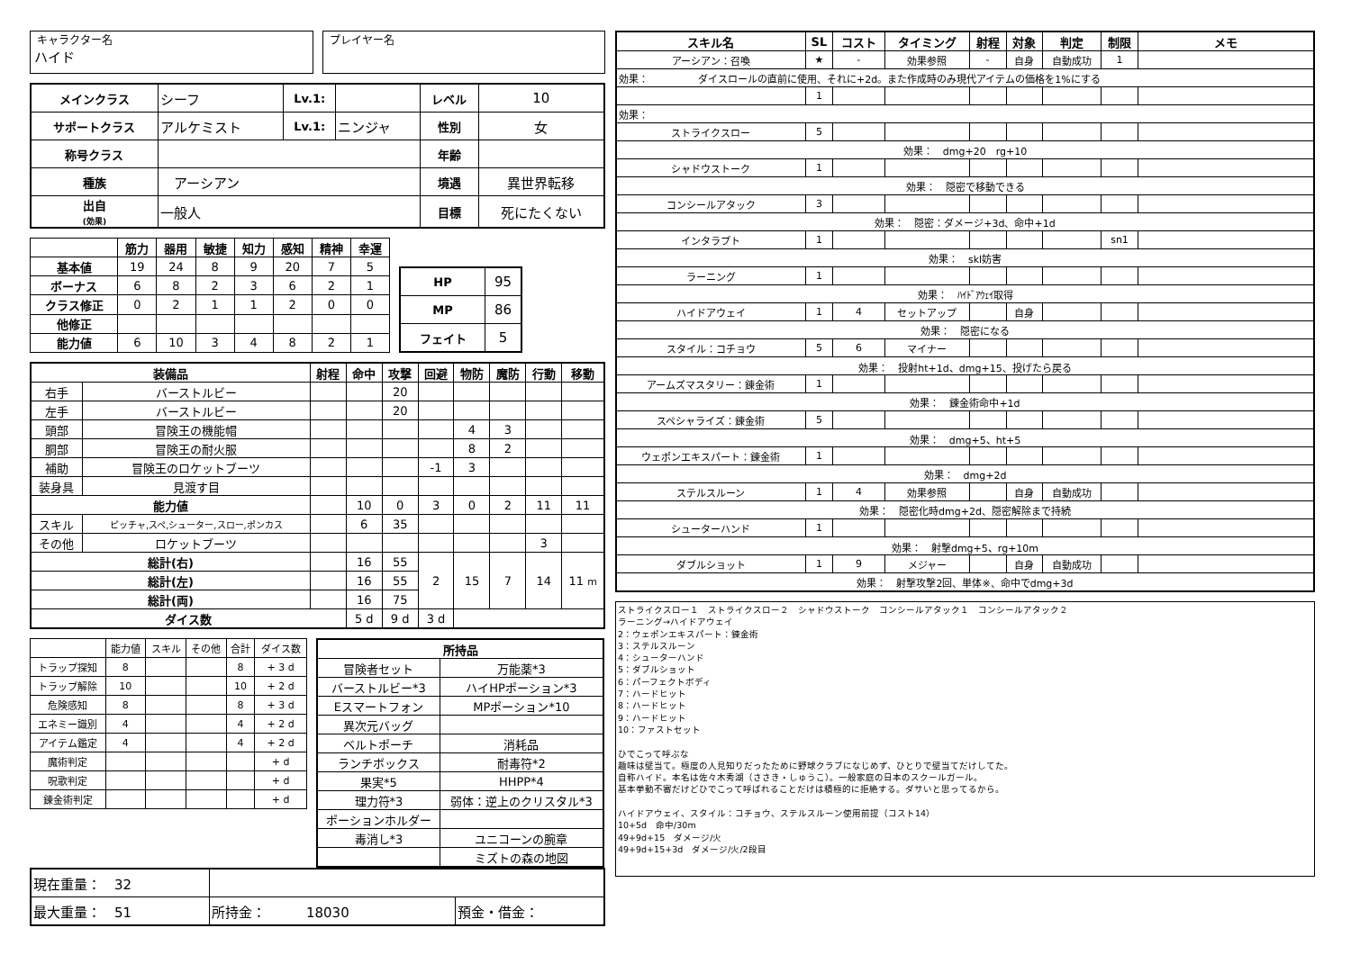キャラクター名
ハイド
プレイヤー名
| メインクラス | シーフ | Lv.1: | | レベル | 10 |
| サポートクラス | アルケミスト | Lv.1: | ニンジャ | 性別 | 女 |
| 称号クラス | | | | 年齢 | |
| 種族 | アーシアン | | | 境遇 | 異世界転移 |
| 出自 (効果) | 一般人 | | | 目標 | 死にたくない |
| | 筋力 | 器用 | 敏捷 | 知力 | 感知 | 精神 | 幸運 |
| --- | --- | --- | --- | --- | --- | --- | --- |
| 基本値 | 19 | 24 | 8 | 9 | 20 | 7 | 5 |
| ボーナス | 6 | 8 | 2 | 3 | 6 | 2 | 1 |
| クラス修正 | 0 | 2 | 1 | 1 | 2 | 0 | 0 |
| 他修正 | | | | | | | |
| 能力値 | 6 | 10 | 3 | 4 | 8 | 2 | 1 |
| HP | 95 |
| MP | 86 |
| フェイト | 5 |
| 装備品 | | 射程 | 命中 | 攻撃 | 回避 | 物防 | 魔防 | 行動 | 移動 |
| --- | --- | --- | --- | --- | --- | --- | --- | --- | --- |
| 右手 | バーストルビー | | | 20 | | | | | |
| 左手 | バーストルビー | | | 20 | | | | | |
| 頭部 | 冒険王の機能帽 | | | | | 4 | 3 | | |
| 胴部 | 冒険王の耐火服 | | | | | 8 | 2 | | |
| 補助 | 冒険王のロケットブーツ | | | | -1 | 3 | | | |
| 装身具 | 見渡す目 | | | | | | | | |
| 能力値 | | | 10 | 0 | 3 | 0 | 2 | 11 | 11 |
| スキル | ピッチャ,スペ,シューター,スロー,ポンカス | | 6 | 35 | | | | | |
| その他 | ロケットブーツ | | | | | | | 3 | |
| 総計(右) | | | 16 | 55 | 2 | 15 | 7 | 14 | 11 m |
| 総計(左) | | | 16 | 55 | | | | | |
| 総計(両) | | | 16 | 75 | | | | | |
| ダイス数 | | | 5 d | 9 d | 3 d | | | | |
| | 能力値 | スキル | その他 | 合計 | ダイス数 |
| トラップ探知 | 8 | | | 8 | + 3 d |
| トラップ解除 | 10 | | | 10 | + 2 d |
| 危険感知 | 8 | | | 8 | + 3 d |
| エネミー識別 | 4 | | | 4 | + 2 d |
| アイテム鑑定 | 4 | | | 4 | + 2 d |
| 魔術判定 | | | | | + d |
| 呪歌判定 | | | | | + d |
| 錬金術判定 | | | | | + d |
| 所持品 | |
| --- | --- |
| 冒険者セット | 万能薬*3 |
| バーストルビー*3 | ハイHPポーション*3 |
| Eスマートフォン | MPポーション*10 |
| 異次元バッグ | |
| ベルトポーチ | 消耗品 |
| ランチボックス | 耐毒符*2 |
| 果実*5 | HHPP*4 |
| 理力符*3 | 弱体：逆上のクリスタル*3 |
| ポーションホルダー | |
| 毒消し*3 | ユニコーンの腕章 |
| | ミズトの森の地図 |
| 現在重量： 32 | | |
| 最大重量： 51 | 所持金： 18030 | 預金・借金： |
| スキル名 | SL | コスト | タイミング | 射程 | 対象 | 判定 | 制限 | メモ |
| --- | --- | --- | --- | --- | --- | --- | --- | --- |
| アーシアン：召喚 | ★ | - | 効果参照 | - | 自身 | 自動成功 | 1 | |
| 効果： ダイスロールの直前に使用、それに+2d。また作成時のみ現代アイテムの価格を1%にする | | | | | | | | |
| | 1 | | | | | | | |
| 効果： | | | | | | | | |
| ストライクスロー | 5 | | | | | | | |
| 効果： dmg+20 rg+10 | | | | | | | | |
| シャドウストーク | 1 | | | | | | | |
| 効果： 隠密で移動できる | | | | | | | | |
| コンシールアタック | 3 | | | | | | | |
| 効果： 隠密：ダメージ+3d、命中+1d | | | | | | | | |
| インタラプト | 1 | | | | | | sn1 | |
| 効果： skl妨害 | | | | | | | | |
| ラーニング | 1 | | | | | | | |
| 効果： ﾊｲﾄﾞｱｳｪｲ取得 | | | | | | | | |
| ハイドアウェイ | 1 | 4 | セットアップ | | 自身 | | | |
| 効果： 隠密になる | | | | | | | | |
| スタイル：コチョウ | 5 | 6 | マイナー | | | | | |
| 効果： 投射ht+1d、dmg+15、投げたら戻る | | | | | | | | |
| アームズマスタリー：錬金術 | 1 | | | | | | | |
| 効果： 錬金術命中+1d | | | | | | | | |
| スペシャライズ：錬金術 | 5 | | | | | | | |
| 効果： dmg+5、ht+5 | | | | | | | | |
| ウェポンエキスパート：錬金術 | 1 | | | | | | | |
| 効果： dmg+2d | | | | | | | | |
| ステルスルーン | 1 | 4 | 効果参照 | | 自身 | 自動成功 | | |
| 効果： 隠密化時dmg+2d、隠密解除まで持続 | | | | | | | | |
| シューターハンド | 1 | | | | | | | |
| 効果： 射撃dmg+5、rg+10m | | | | | | | | |
| ダブルショット | 1 | 9 | メジャー | | 自身 | 自動成功 | | |
| 効果： 射撃攻撃2回、単体※、命中でdmg+3d | | | | | | | | |
ストライクスロー１　ストライクスロー２　シャドウストーク　コンシールアタック１　コンシールアタック２
ラーニング→ハイドアウェイ
2：ウェポンエキスパート：錬金術
3：ステルスルーン
4：シューターハンド
5：ダブルショット
6：パーフェクトボディ
7：ハードヒット
8：ハードヒット
9：ハードヒット
10：ファストセット
ひでこって呼ぶな
趣味は壁当て。極度の人見知りだったために野球クラブになじめず、ひとりで壁当てだけしてた。
自称ハイド。本名は佐々木秀湖（ささき・しゅうこ）。一般家庭の日本のスクールガール。
基本挙動不審だけどひでこって呼ばれることだけは積極的に拒絶する。ダサいと思ってるから。
ハイドアウェイ、スタイル：コチョウ、ステルスルーン使用前提（コスト14）
10+5d　命中/30m
49+9d+15　ダメージ/火
49+9d+15+3d　ダメージ/火/2段目